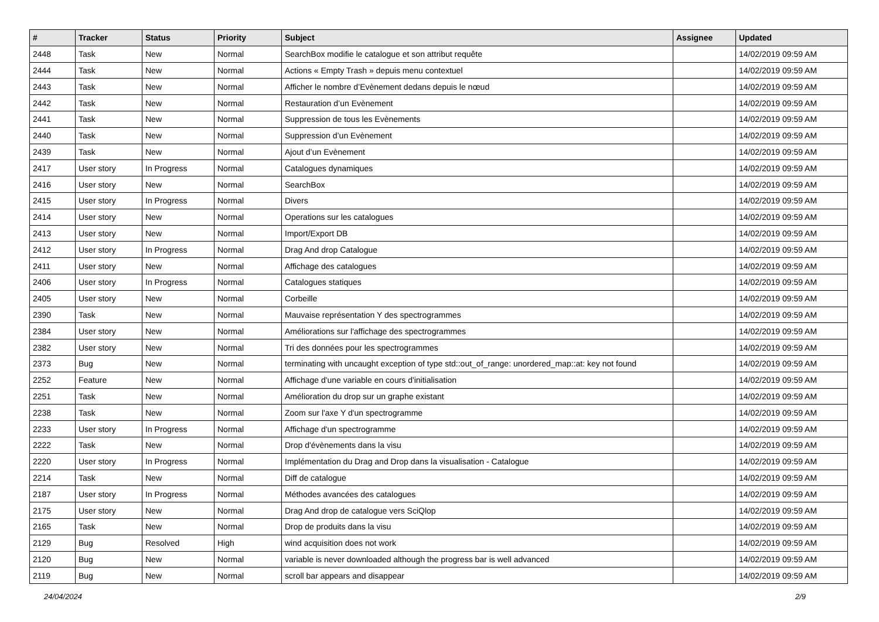| # | Tracker | Status | Priority | Subject | Assignee | Updated |
| --- | --- | --- | --- | --- | --- | --- |
| 2448 | Task | New | Normal | SearchBox modifie le catalogue et son attribut requête | | 14/02/2019 09:59 AM |
| 2444 | Task | New | Normal | Actions « Empty Trash » depuis menu contextuel | | 14/02/2019 09:59 AM |
| 2443 | Task | New | Normal | Afficher le nombre d’Evènement dedans depuis le nœud | | 14/02/2019 09:59 AM |
| 2442 | Task | New | Normal | Restauration d’un Evènement | | 14/02/2019 09:59 AM |
| 2441 | Task | New | Normal | Suppression de tous les Evènements | | 14/02/2019 09:59 AM |
| 2440 | Task | New | Normal | Suppression d’un Evènement | | 14/02/2019 09:59 AM |
| 2439 | Task | New | Normal | Ajout d’un Evènement | | 14/02/2019 09:59 AM |
| 2417 | User story | In Progress | Normal | Catalogues dynamiques | | 14/02/2019 09:59 AM |
| 2416 | User story | New | Normal | SearchBox | | 14/02/2019 09:59 AM |
| 2415 | User story | In Progress | Normal | Divers | | 14/02/2019 09:59 AM |
| 2414 | User story | New | Normal | Operations sur les catalogues | | 14/02/2019 09:59 AM |
| 2413 | User story | New | Normal | Import/Export DB | | 14/02/2019 09:59 AM |
| 2412 | User story | In Progress | Normal | Drag And drop Catalogue | | 14/02/2019 09:59 AM |
| 2411 | User story | New | Normal | Affichage des catalogues | | 14/02/2019 09:59 AM |
| 2406 | User story | In Progress | Normal | Catalogues statiques | | 14/02/2019 09:59 AM |
| 2405 | User story | New | Normal | Corbeille | | 14/02/2019 09:59 AM |
| 2390 | Task | New | Normal | Mauvaise représentation Y des spectrogrammes | | 14/02/2019 09:59 AM |
| 2384 | User story | New | Normal | Améliorations sur l'affichage des spectrogrammes | | 14/02/2019 09:59 AM |
| 2382 | User story | New | Normal | Tri des données pour les spectrogrammes | | 14/02/2019 09:59 AM |
| 2373 | Bug | New | Normal | terminating with uncaught exception of type std::out_of_range: unordered_map::at: key not found | | 14/02/2019 09:59 AM |
| 2252 | Feature | New | Normal | Affichage d'une variable en cours d'initialisation | | 14/02/2019 09:59 AM |
| 2251 | Task | New | Normal | Amélioration du drop sur un graphe existant | | 14/02/2019 09:59 AM |
| 2238 | Task | New | Normal | Zoom sur l'axe Y d'un spectrogramme | | 14/02/2019 09:59 AM |
| 2233 | User story | In Progress | Normal | Affichage d'un spectrogramme | | 14/02/2019 09:59 AM |
| 2222 | Task | New | Normal | Drop d'évènements dans la visu | | 14/02/2019 09:59 AM |
| 2220 | User story | In Progress | Normal | Implémentation du Drag and Drop dans la visualisation - Catalogue | | 14/02/2019 09:59 AM |
| 2214 | Task | New | Normal | Diff de catalogue | | 14/02/2019 09:59 AM |
| 2187 | User story | In Progress | Normal | Méthodes avancées des catalogues | | 14/02/2019 09:59 AM |
| 2175 | User story | New | Normal | Drag And drop de catalogue vers SciQlop | | 14/02/2019 09:59 AM |
| 2165 | Task | New | Normal | Drop de produits dans la visu | | 14/02/2019 09:59 AM |
| 2129 | Bug | Resolved | High | wind acquisition does not work | | 14/02/2019 09:59 AM |
| 2120 | Bug | New | Normal | variable is never downloaded although the progress bar is well advanced | | 14/02/2019 09:59 AM |
| 2119 | Bug | New | Normal | scroll bar appears and disappear | | 14/02/2019 09:59 AM |
24/04/2024 2/9